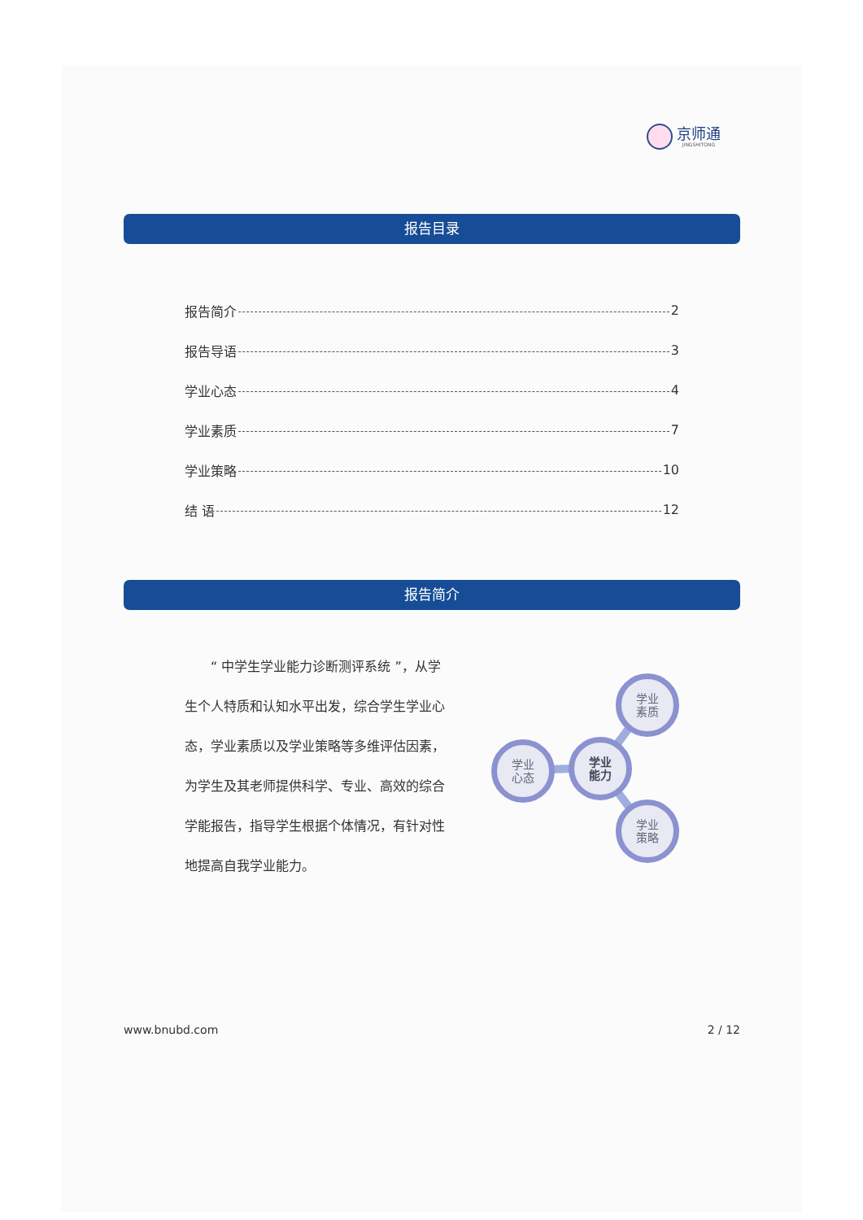京师通
JINGSHITONG
报告目录
报告简介 2
报告导语 3
学业心态 4
学业素质 7
学业策略 10
结 语 12
报告简介
  “ 中学生学业能力诊断测评系统 ”，从学生个人特质和认知水平出发，综合学生学业心态，学业素质以及学业策略等多维评估因素，为学生及其老师提供科学、专业、高效的综合学能报告，指导学生根据个体情况，有针对性地提高自我学业能力。
学业
能力
学业
素质
学业
心态
学业
策略
www.bnubd.com 2 / 12